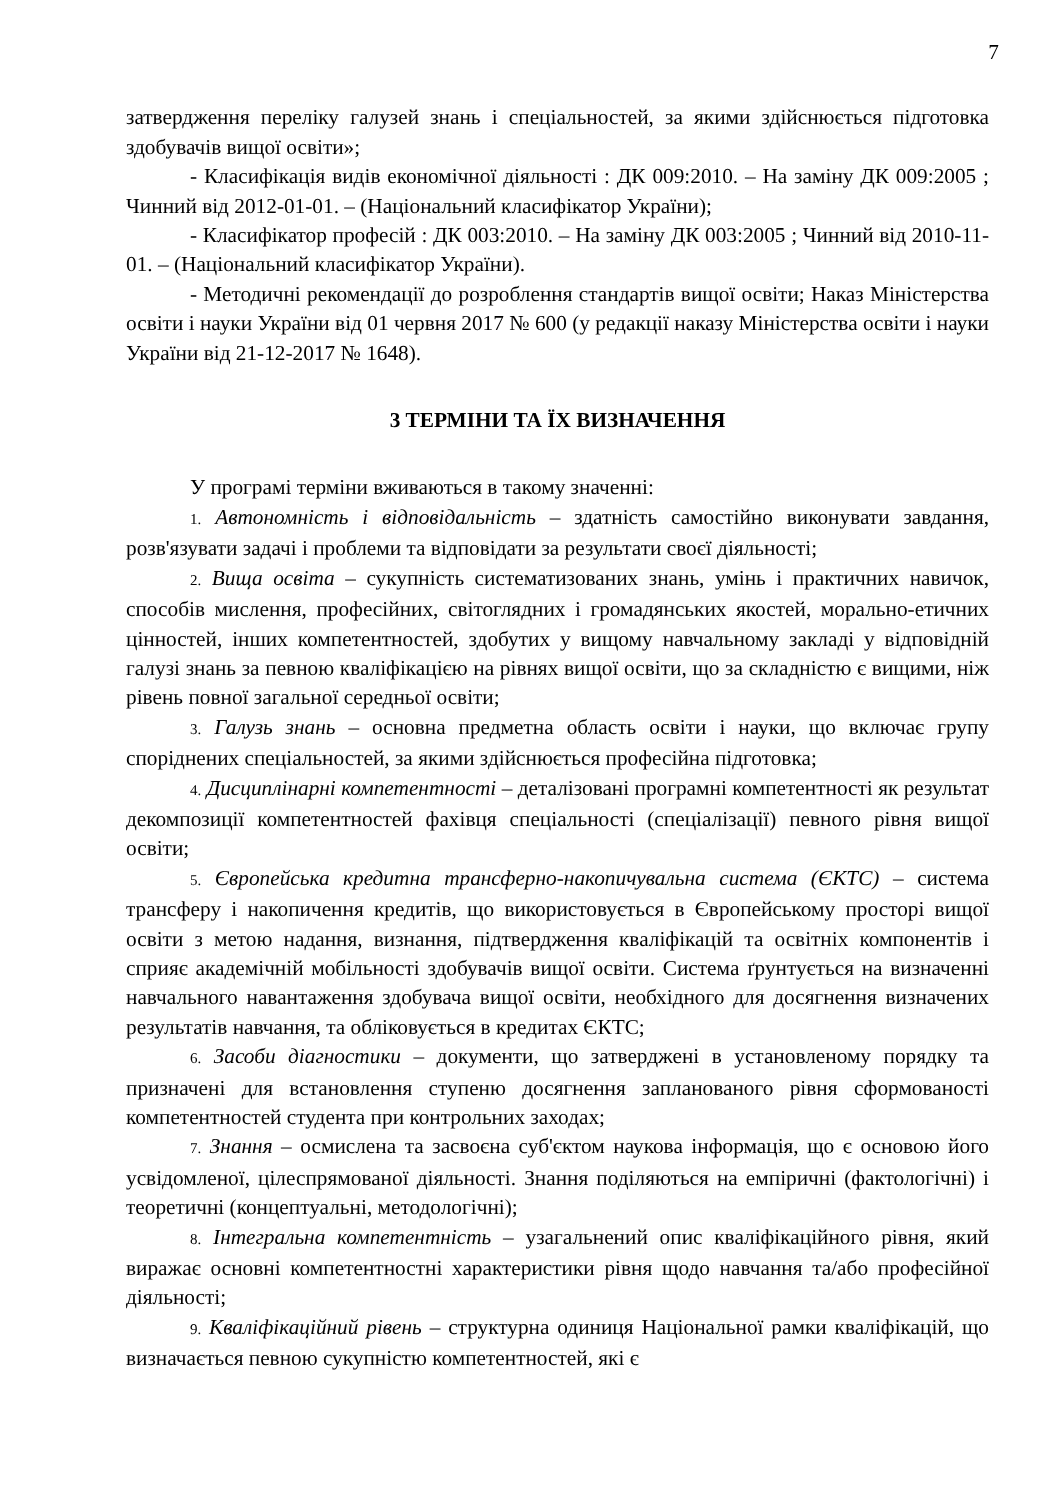7
затвердження переліку галузей знань і спеціальностей, за якими здійснюється підготовка здобувачів вищої освіти»;
- Класифікація видів економічної діяльності : ДК 009:2010. – На заміну ДК 009:2005 ; Чинний від 2012-01-01. – (Національний класифікатор України);
- Класифікатор професій : ДК 003:2010. – На заміну ДК 003:2005 ; Чинний від 2010-11-01. – (Національний класифікатор України).
- Методичні рекомендації до розроблення стандартів вищої освіти; Наказ Міністерства освіти і науки України від 01 червня 2017 № 600 (у редакції наказу Міністерства освіти і науки України від 21-12-2017 № 1648).
3 ТЕРМІНИ ТА ЇХ ВИЗНАЧЕННЯ
У програмі терміни вживаються в такому значенні:
1. Автономність і відповідальність – здатність самостійно виконувати завдання, розв'язувати задачі і проблеми та відповідати за результати своєї діяльності;
2. Вища освіта – сукупність систематизованих знань, умінь і практичних навичок, способів мислення, професійних, світоглядних і громадянських якостей, морально-етичних цінностей, інших компетентностей, здобутих у вищому навчальному закладі у відповідній галузі знань за певною кваліфікацією на рівнях вищої освіти, що за складністю є вищими, ніж рівень повної загальної середньої освіти;
3. Галузь знань – основна предметна область освіти і науки, що включає групу споріднених спеціальностей, за якими здійснюється професійна підготовка;
4. Дисциплінарні компетентності – деталізовані програмні компетентності як результат декомпозиції компетентностей фахівця спеціальності (спеціалізації) певного рівня вищої освіти;
5. Європейська кредитна трансферно-накопичувальна система (ЄКТС) – система трансферу і накопичення кредитів, що використовується в Європейському просторі вищої освіти з метою надання, визнання, підтвердження кваліфікацій та освітніх компонентів і сприяє академічній мобільності здобувачів вищої освіти. Система ґрунтується на визначенні навчального навантаження здобувача вищої освіти, необхідного для досягнення визначених результатів навчання, та обліковується в кредитах ЄКТС;
6. Засоби діагностики – документи, що затверджені в установленому порядку та призначені для встановлення ступеню досягнення запланованого рівня сформованості компетентностей студента при контрольних заходах;
7. Знання – осмислена та засвоєна суб'єктом наукова інформація, що є основою його усвідомленої, цілеспрямованої діяльності. Знання поділяються на емпіричні (фактологічні) і теоретичні (концептуальні, методологічні);
8. Інтегральна компетентність – узагальнений опис кваліфікаційного рівня, який виражає основні компетентностні характеристики рівня щодо навчання та/або професійної діяльності;
9. Кваліфікаційний рівень – структурна одиниця Національної рамки кваліфікацій, що визначається певною сукупністю компетентностей, які є